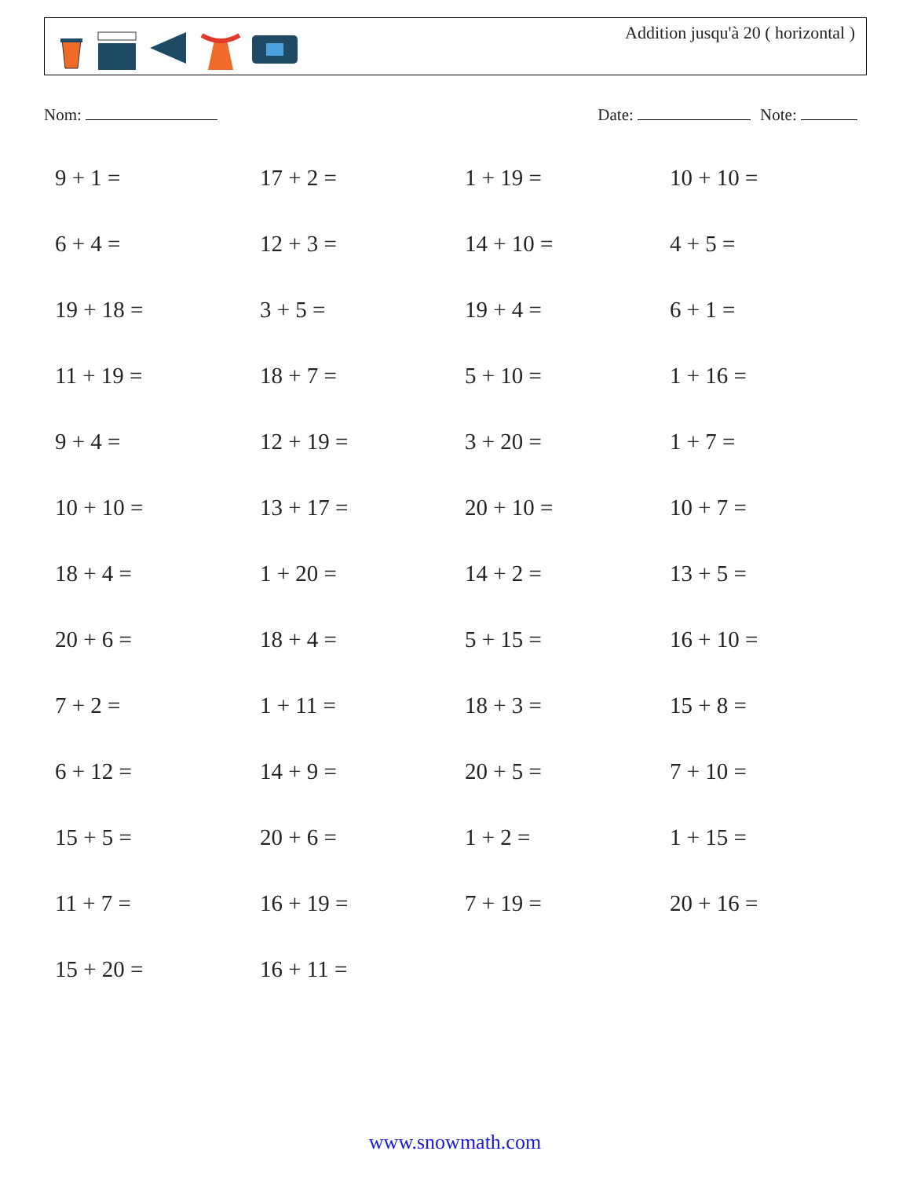Addition jusqu'à 20 ( horizontal )
Nom: Date: Note:
| 9 + 1 = | 17 + 2 = | 1 + 19 = | 10 + 10 = |
| 6 + 4 = | 12 + 3 = | 14 + 10 = | 4 + 5 = |
| 19 + 18 = | 3 + 5 = | 19 + 4 = | 6 + 1 = |
| 11 + 19 = | 18 + 7 = | 5 + 10 = | 1 + 16 = |
| 9 + 4 = | 12 + 19 = | 3 + 20 = | 1 + 7 = |
| 10 + 10 = | 13 + 17 = | 20 + 10 = | 10 + 7 = |
| 18 + 4 = | 1 + 20 = | 14 + 2 = | 13 + 5 = |
| 20 + 6 = | 18 + 4 = | 5 + 15 = | 16 + 10 = |
| 7 + 2 = | 1 + 11 = | 18 + 3 = | 15 + 8 = |
| 6 + 12 = | 14 + 9 = | 20 + 5 = | 7 + 10 = |
| 15 + 5 = | 20 + 6 = | 1 + 2 = | 1 + 15 = |
| 11 + 7 = | 16 + 19 = | 7 + 19 = | 20 + 16 = |
| 15 + 20 = | 16 + 11 = | | |
www.snowmath.com